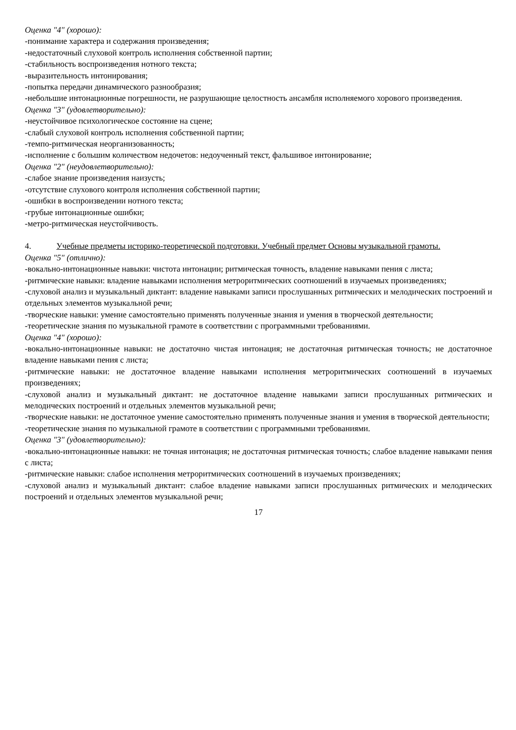Оценка "4" (хорошо):
-понимание характера и содержания произведения;
-недостаточный слуховой контроль исполнения собственной партии;
-стабильность воспроизведения нотного текста;
-выразительность интонирования;
-попытка передачи динамического разнообразия;
-небольшие интонационные погрешности, не разрушающие целостность ансамбля исполняемого хорового произведения.
Оценка "3" (удовлетворительно):
-неустойчивое психологическое состояние на сцене;
-слабый слуховой контроль исполнения собственной партии;
-темпо-ритмическая неорганизованность;
-исполнение с большим количеством недочетов: недоученный текст, фальшивое интонирование;
Оценка "2" (неудовлетворительно):
-слабое знание произведения наизусть;
-отсутствие слухового контроля исполнения собственной партии;
-ошибки в воспроизведении нотного текста;
-грубые интонационные ошибки;
-метро-ритмическая неустойчивость.
4. Учебные предметы историко-теоретической подготовки. Учебный предмет Основы музыкальной грамоты.
Оценка "5" (отлично):
-вокально-интонационные навыки: чистота интонации; ритмическая точность, владение навыками пения с листа;
-ритмические навыки: владение навыками исполнения метроритмических соотношений в изучаемых произведениях;
-слуховой анализ и музыкальный диктант: владение навыками записи прослушанных ритмических и мелодических построений и отдельных элементов музыкальной речи;
-творческие навыки: умение самостоятельно применять полученные знания и умения в творческой деятельности;
-теоретические знания по музыкальной грамоте в соответствии с программными требованиями.
Оценка "4" (хорошо):
-вокально-интонационные навыки: не достаточно чистая интонация; не достаточная ритмическая точность; не достаточное владение навыками пения с листа;
-ритмические навыки: не достаточное владение навыками исполнения метроритмических соотношений в изучаемых произведениях;
-слуховой анализ и музыкальный диктант: не достаточное владение навыками записи прослушанных ритмических и мелодических построений и отдельных элементов музыкальной речи;
-творческие навыки: не достаточное умение самостоятельно применять полученные знания и умения в творческой деятельности;
-теоретические знания по музыкальной грамоте в соответствии с программными требованиями.
Оценка "3" (удовлетворительно):
-вокально-интонационные навыки: не точная интонация; не достаточная ритмическая точность; слабое владение навыками пения с листа;
-ритмические навыки: слабое исполнения метроритмических соотношений в изучаемых произведениях;
-слуховой анализ и музыкальный диктант: слабое владение навыками записи прослушанных ритмических и мелодических построений и отдельных элементов музыкальной речи;
17